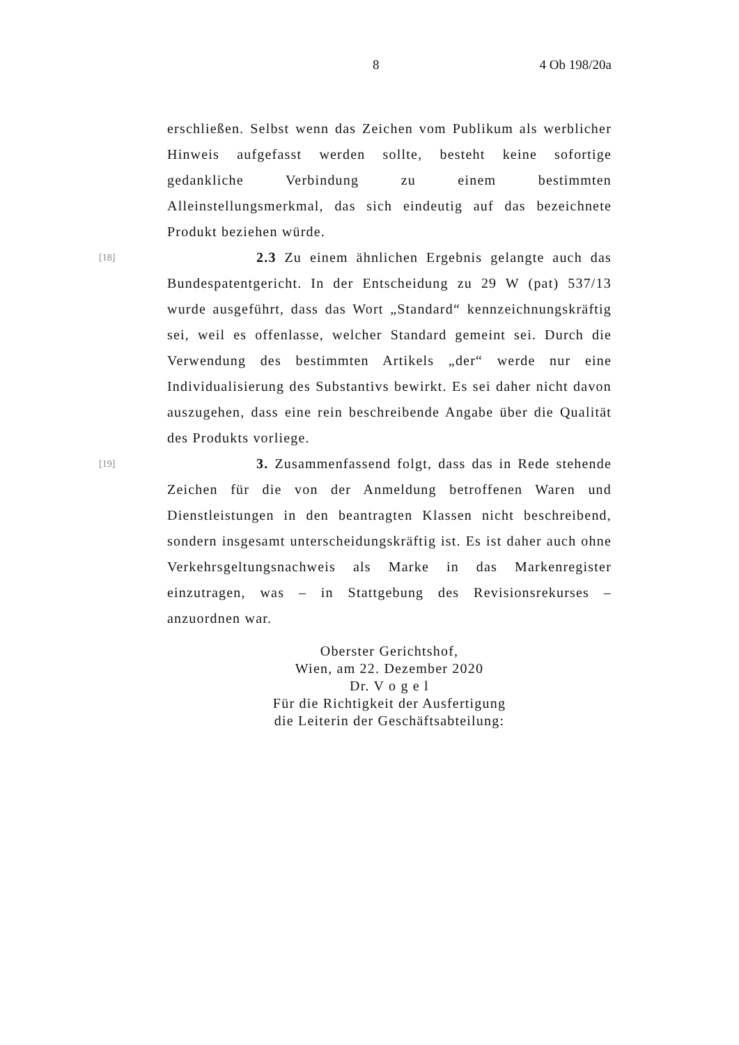8 4 Ob 198/20a
erschließen. Selbst wenn das Zeichen vom Publikum als werblicher Hinweis aufgefasst werden sollte, besteht keine sofortige gedankliche Verbindung zu einem bestimmten Alleinstellungsmerkmal, das sich eindeutig auf das bezeichnete Produkt beziehen würde.
[18]
2.3 Zu einem ähnlichen Ergebnis gelangte auch das Bundespatentgericht. In der Entscheidung zu 29 W (pat) 537/13 wurde ausgeführt, dass das Wort „Standard“ kennzeichnungskräftig sei, weil es offenlasse, welcher Standard gemeint sei. Durch die Verwendung des bestimmten Artikels „der“ werde nur eine Individualisierung des Substantivs bewirkt. Es sei daher nicht davon auszugehen, dass eine rein beschreibende Angabe über die Qualität des Produkts vorliege.
[19]
3. Zusammenfassend folgt, dass das in Rede stehende Zeichen für die von der Anmeldung betroffenen Waren und Dienstleistungen in den beantragten Klassen nicht beschreibend, sondern insgesamt unterscheidungskräftig ist. Es ist daher auch ohne Verkehrsgeltungsnachweis als Marke in das Markenregister einzutragen, was – in Stattgebung des Revisionsrekurses – anzuordnen war.
Oberster Gerichtshof,
Wien, am 22. Dezember 2020
Dr. V o g e l
Für die Richtigkeit der Ausfertigung
die Leiterin der Geschäftsabteilung: